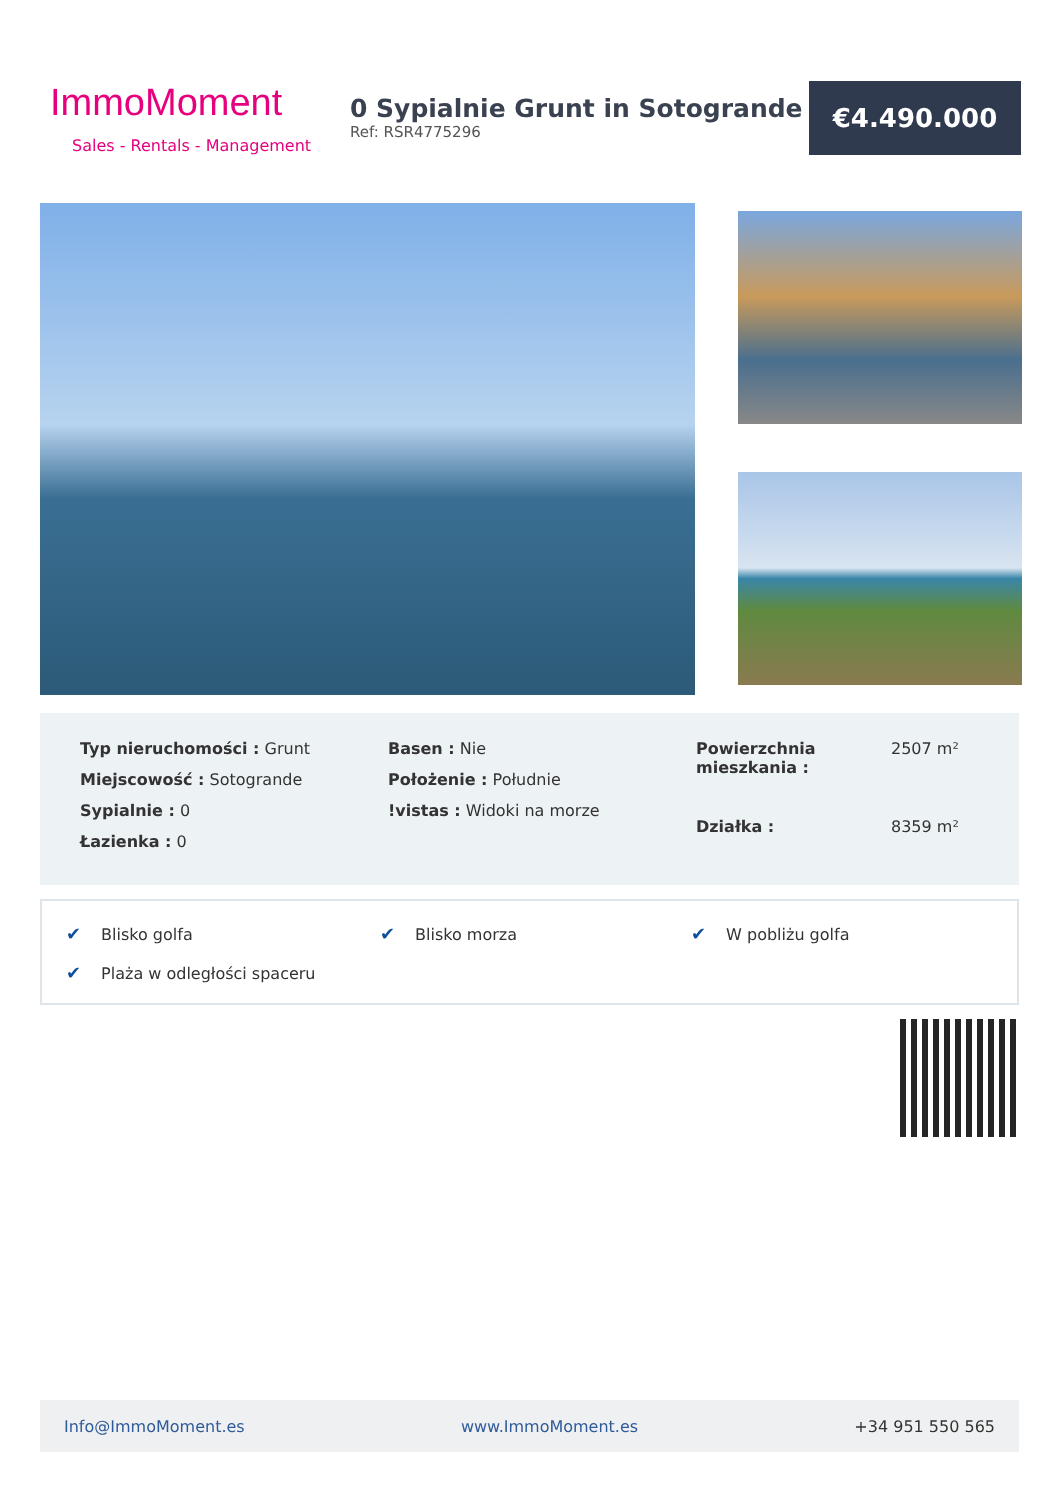ImmoMoment
Sales - Rentals - Management
0 Sypialnie Grunt in Sotogrande
Ref: RSR4775296
€4.490.000
Typ nieruchomości : Grunt
Miejscowość : Sotogrande
Sypialnie : 0
Łazienka : 0
Basen : Nie
Położenie : Południe
!vistas : Widoki na morze
Powierzchnia mieszkania : 2507 m² Działka : 8359 m²
✔ Blisko golfa
✔ Blisko morza
✔ W pobliżu golfa
✔ Plaża w odległości spaceru
Info@ImmoMoment.es www.ImmoMoment.es +34 951 550 565